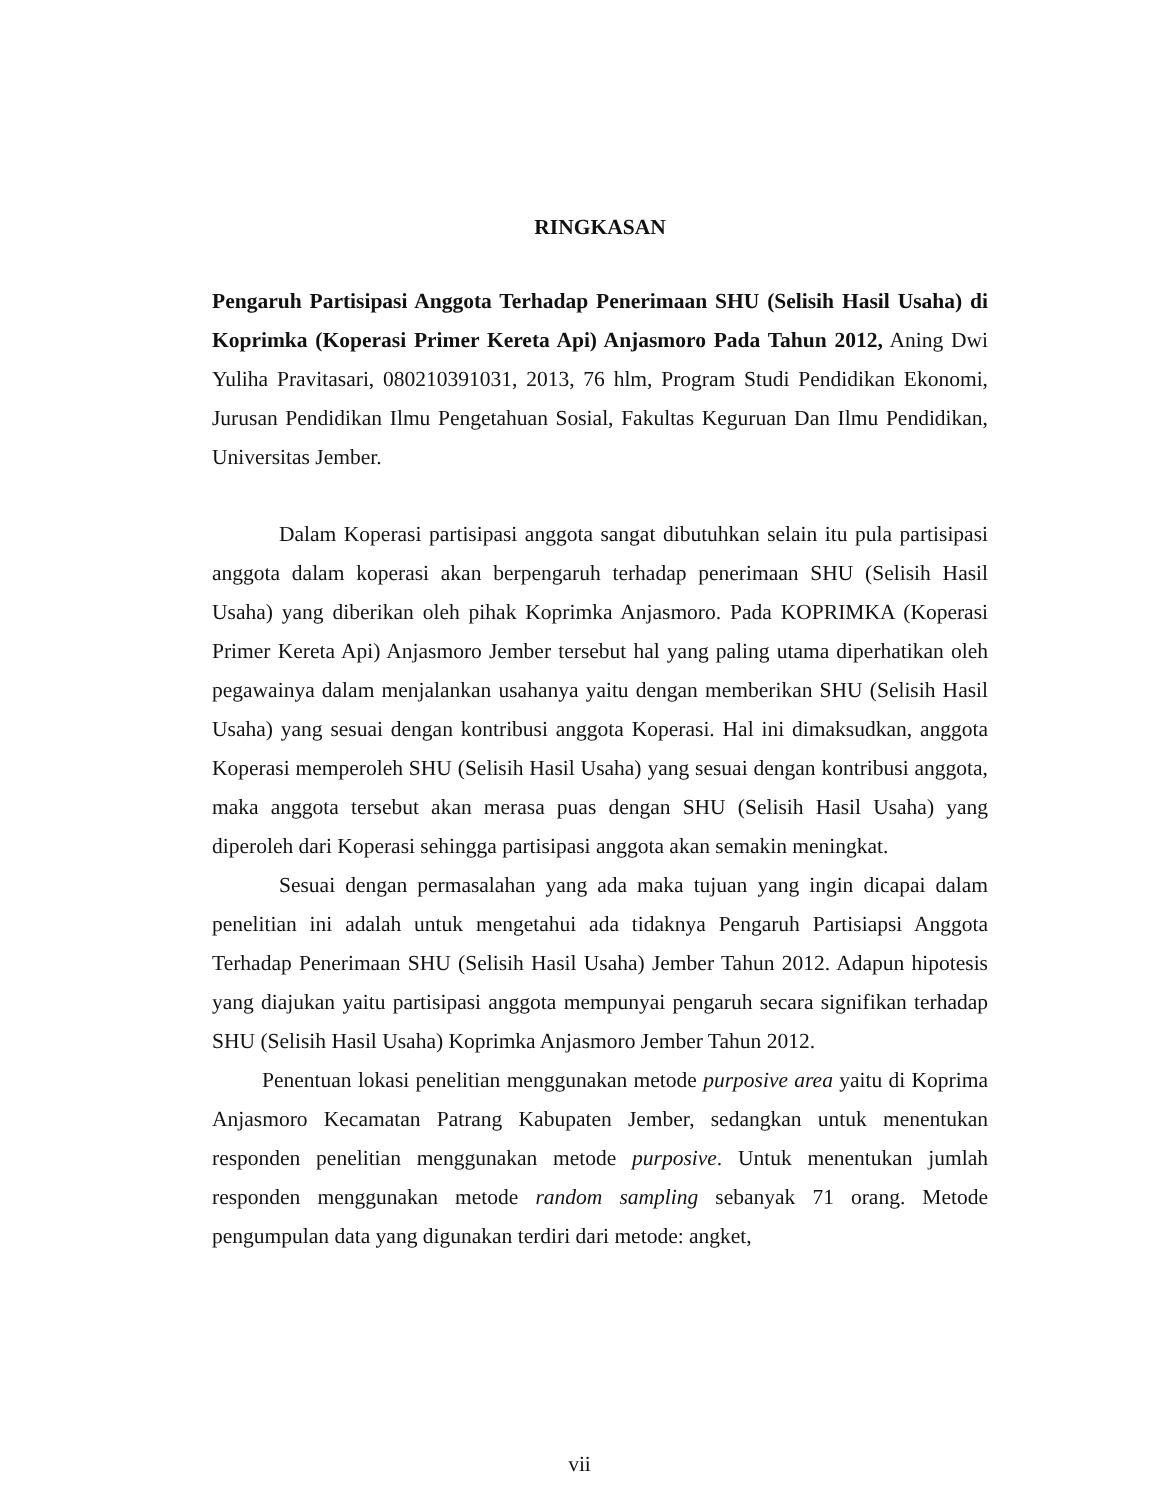RINGKASAN
Pengaruh Partisipasi Anggota Terhadap Penerimaan SHU (Selisih Hasil Usaha) di Koprimka (Koperasi Primer Kereta Api) Anjasmoro Pada Tahun 2012, Aning Dwi Yuliha Pravitasari, 080210391031, 2013, 76 hlm, Program Studi Pendidikan Ekonomi, Jurusan Pendidikan Ilmu Pengetahuan Sosial, Fakultas Keguruan Dan Ilmu Pendidikan, Universitas Jember.
Dalam Koperasi partisipasi anggota sangat dibutuhkan selain itu pula partisipasi anggota dalam koperasi akan berpengaruh terhadap penerimaan SHU (Selisih Hasil Usaha) yang diberikan oleh pihak Koprimka Anjasmoro. Pada KOPRIMKA (Koperasi Primer Kereta Api) Anjasmoro Jember tersebut hal yang paling utama diperhatikan oleh pegawainya dalam menjalankan usahanya yaitu dengan memberikan SHU (Selisih Hasil Usaha) yang sesuai dengan kontribusi anggota Koperasi. Hal ini dimaksudkan, anggota Koperasi memperoleh SHU (Selisih Hasil Usaha) yang sesuai dengan kontribusi anggota, maka anggota tersebut akan merasa puas dengan SHU (Selisih Hasil Usaha) yang diperoleh dari Koperasi sehingga partisipasi anggota akan semakin meningkat.
Sesuai dengan permasalahan yang ada maka tujuan yang ingin dicapai dalam penelitian ini adalah untuk mengetahui ada tidaknya Pengaruh Partisiapsi Anggota Terhadap Penerimaan SHU (Selisih Hasil Usaha) Jember Tahun 2012. Adapun hipotesis yang diajukan yaitu partisipasi anggota mempunyai pengaruh secara signifikan terhadap SHU (Selisih Hasil Usaha) Koprimka Anjasmoro Jember Tahun 2012.
Penentuan lokasi penelitian menggunakan metode purposive area yaitu di Koprima Anjasmoro Kecamatan Patrang Kabupaten Jember, sedangkan untuk menentukan responden penelitian menggunakan metode purposive. Untuk menentukan jumlah responden menggunakan metode random sampling sebanyak 71 orang. Metode pengumpulan data yang digunakan terdiri dari metode: angket,
vii